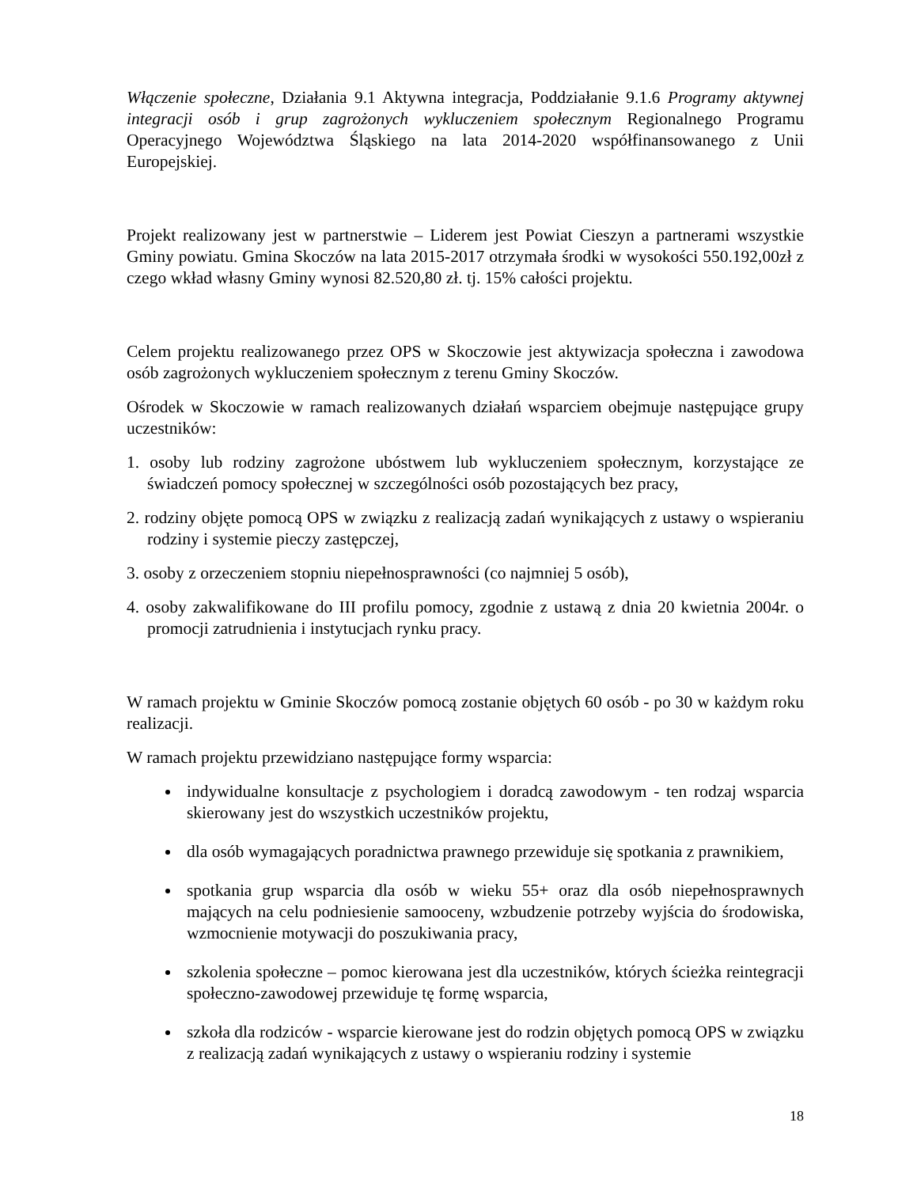Włączenie społeczne, Działania 9.1 Aktywna integracja, Poddziałanie 9.1.6 Programy aktywnej integracji osób i grup zagrożonych wykluczeniem społecznym Regionalnego Programu Operacyjnego Województwa Śląskiego na lata 2014-2020 współfinansowanego z Unii Europejskiej.
Projekt realizowany jest w partnerstwie – Liderem jest Powiat Cieszyn a partnerami wszystkie Gminy powiatu. Gmina Skoczów na lata 2015-2017 otrzymała środki w wysokości 550.192,00zł z czego wkład własny Gminy wynosi 82.520,80 zł. tj. 15% całości projektu.
Celem projektu realizowanego przez OPS w Skoczowie jest aktywizacja społeczna i zawodowa osób zagrożonych wykluczeniem społecznym z terenu Gminy Skoczów.
Ośrodek w Skoczowie w ramach realizowanych działań wsparciem obejmuje następujące grupy uczestników:
1. osoby lub rodziny zagrożone ubóstwem lub wykluczeniem społecznym, korzystające ze świadczeń pomocy społecznej w szczególności osób pozostających bez pracy,
2. rodziny objęte pomocą OPS w związku z realizacją zadań wynikających z ustawy o wspieraniu rodziny i systemie pieczy zastępczej,
3. osoby z orzeczeniem stopniu niepełnosprawności (co najmniej 5 osób),
4. osoby zakwalifikowane do III profilu pomocy, zgodnie z ustawą z dnia 20 kwietnia 2004r. o promocji zatrudnienia i instytucjach rynku pracy.
W ramach projektu w Gminie Skoczów pomocą zostanie objętych 60 osób - po 30 w każdym roku realizacji.
W ramach projektu przewidziano następujące formy wsparcia:
indywidualne konsultacje z psychologiem i doradcą zawodowym - ten rodzaj wsparcia skierowany jest do wszystkich uczestników projektu,
dla osób wymagających poradnictwa prawnego przewiduje się spotkania z prawnikiem,
spotkania grup wsparcia dla osób w wieku 55+ oraz dla osób niepełnosprawnych mających na celu podniesienie samooceny, wzbudzenie potrzeby wyjścia do środowiska, wzmocnienie motywacji do poszukiwania pracy,
szkolenia społeczne – pomoc kierowana jest dla uczestników, których ścieżka reintegracji społeczno-zawodowej przewiduje tę formę wsparcia,
szkoła dla rodziców - wsparcie kierowane jest do rodzin objętych pomocą OPS w związku z realizacją zadań wynikających z ustawy o wspieraniu rodziny i systemie
18